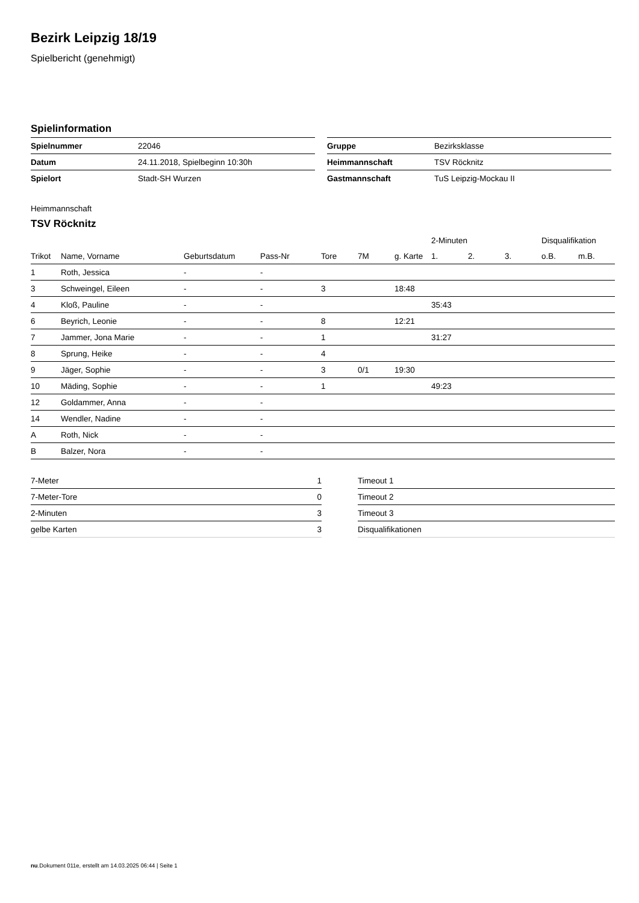Bezirk Leipzig 18/19
Spielbericht (genehmigt)
Spielinformation
| Spielnummer | 22046 |
| Datum | 24.11.2018, Spielbeginn 10:30h |
| Spielort | Stadt-SH Wurzen |
| Gruppe | Bezirksklasse |
| Heimmannschaft | TSV Röcknitz |
| Gastmannschaft | TuS Leipzig-Mockau II |
Heimmannschaft
TSV Röcknitz
| | | | | | | | 2-Minuten | | | Disqualifikation | |
| --- | --- | --- | --- | --- | --- | --- | --- | --- | --- | --- | --- |
| Trikot | Name, Vorname | Geburtsdatum | Pass-Nr | Tore | 7M | g. Karte | 1. | 2. | 3. | o.B. | m.B. |
| 1 | Roth, Jessica | - | - | | | | | | | | |
| 3 | Schweingel, Eileen | - | - | 3 | | 18:48 | | | | | |
| 4 | Kloß, Pauline | - | - | | | | 35:43 | | | | |
| 6 | Beyrich, Leonie | - | - | 8 | | 12:21 | | | | | |
| 7 | Jammer, Jona Marie | - | - | 1 | | | 31:27 | | | | |
| 8 | Sprung, Heike | - | - | 4 | | | | | | | |
| 9 | Jäger, Sophie | - | - | 3 | 0/1 | 19:30 | | | | | |
| 10 | Mäding, Sophie | - | - | 1 | | | 49:23 | | | | |
| 12 | Goldammer, Anna | - | - | | | | | | | | |
| 14 | Wendler, Nadine | - | - | | | | | | | | |
| A | Roth, Nick | - | - | | | | | | | | |
| B | Balzer, Nora | - | - | | | | | | | | |
| 7-Meter | 1 |
| 7-Meter-Tore | 0 |
| 2-Minuten | 3 |
| gelbe Karten | 3 |
| Timeout 1 |
| Timeout 2 |
| Timeout 3 |
| Disqualifikationen |
nu.Dokument 011e, erstellt am 14.03.2025 06:44 | Seite 1